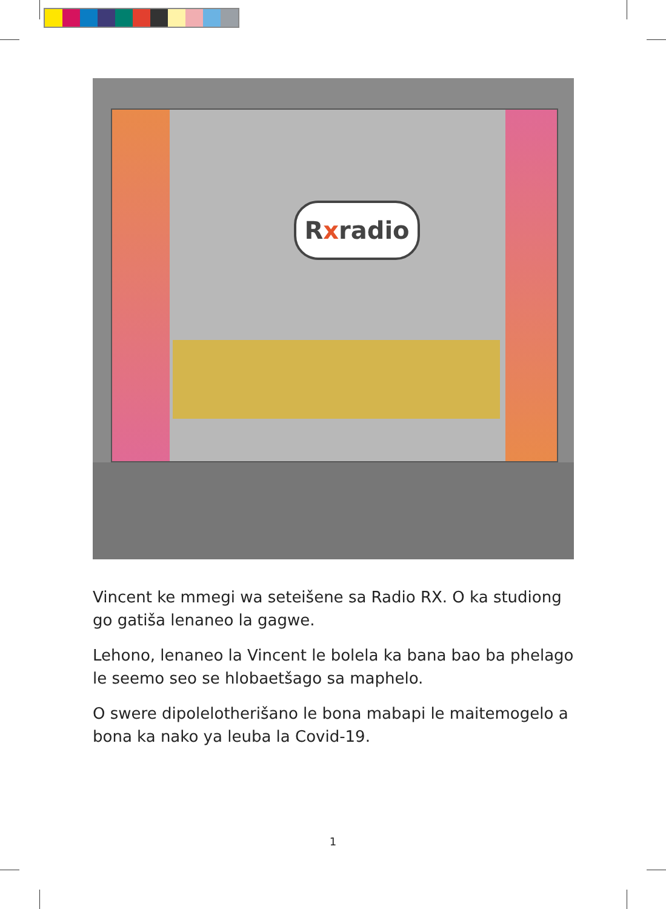Rxradio
Vincent ke mmegi wa seteišene sa Radio RX. O ka studiong go gatiša lenaneo la gagwe.
Lehono, lenaneo la Vincent le bolela ka bana bao ba phelago le seemo seo se hlobaetšago sa maphelo.
O swere dipolelotherišano le bona mabapi le maitemogelo a bona ka nako ya leuba la Covid-19.
1